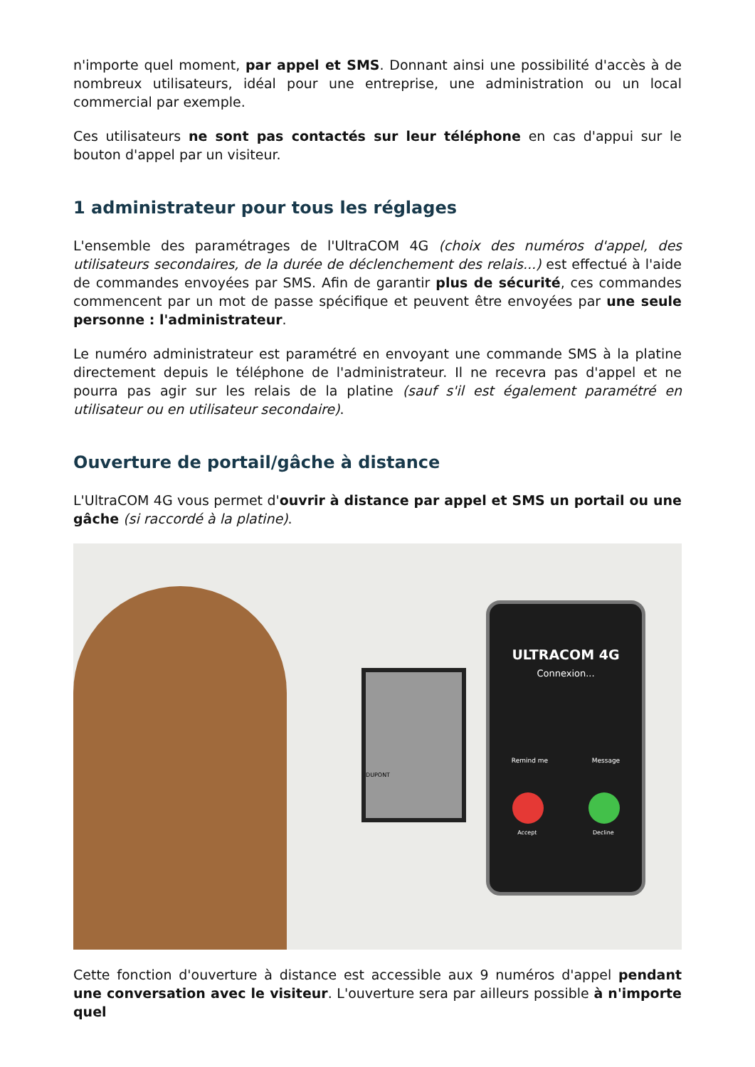n'importe quel moment, par appel et SMS. Donnant ainsi une possibilité d'accès à de nombreux utilisateurs, idéal pour une entreprise, une administration ou un local commercial par exemple.
Ces utilisateurs ne sont pas contactés sur leur téléphone en cas d'appui sur le bouton d'appel par un visiteur.
1 administrateur pour tous les réglages
L'ensemble des paramétrages de l'UltraCOM 4G (choix des numéros d'appel, des utilisateurs secondaires, de la durée de déclenchement des relais...) est effectué à l'aide de commandes envoyées par SMS. Afin de garantir plus de sécurité, ces commandes commencent par un mot de passe spécifique et peuvent être envoyées par une seule personne : l'administrateur.
Le numéro administrateur est paramétré en envoyant une commande SMS à la platine directement depuis le téléphone de l'administrateur. Il ne recevra pas d'appel et ne pourra pas agir sur les relais de la platine (sauf s'il est également paramétré en utilisateur ou en utilisateur secondaire).
Ouverture de portail/gâche à distance
L'UltraCOM 4G vous permet d'ouvrir à distance par appel et SMS un portail ou une gâche (si raccordé à la platine).
DUPONT
ULTRACOM 4G
Connexion...
Remind me Message
Accept Decline
Cette fonction d'ouverture à distance est accessible aux 9 numéros d'appel pendant une conversation avec le visiteur. L'ouverture sera par ailleurs possible à n'importe quel